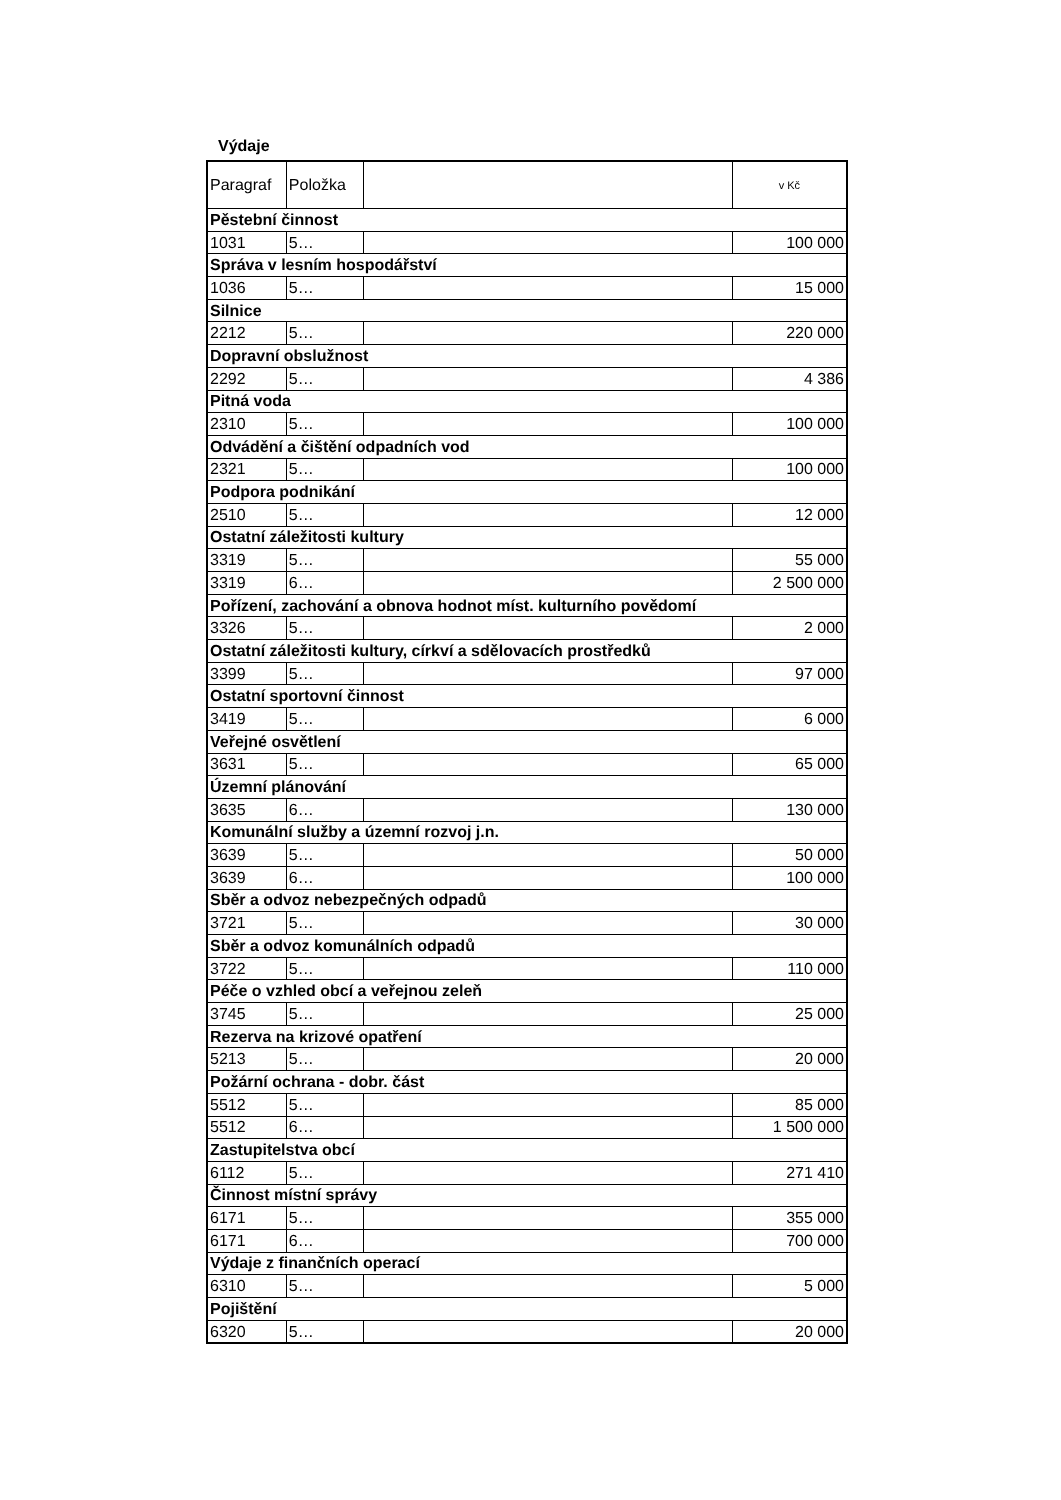Výdaje
| Paragraf | Položka | | v Kč |
| --- | --- | --- | --- |
| Pěstební činnost | | | |
| 1031 | 5… | | 100 000 |
| Správa v lesním hospodářství | | | |
| 1036 | 5… | | 15 000 |
| Silnice | | | |
| 2212 | 5… | | 220 000 |
| Dopravní obslužnost | | | |
| 2292 | 5… | | 4 386 |
| Pitná voda | | | |
| 2310 | 5… | | 100 000 |
| Odvádění a čištění odpadních vod | | | |
| 2321 | 5… | | 100 000 |
| Podpora podnikání | | | |
| 2510 | 5… | | 12 000 |
| Ostatní záležitosti kultury | | | |
| 3319 | 5… | | 55 000 |
| 3319 | 6… | | 2 500 000 |
| Pořízení, zachování a obnova hodnot míst. kulturního povědomí | | | |
| 3326 | 5… | | 2 000 |
| Ostatní záležitosti kultury, církví a sdělovacích prostředků | | | |
| 3399 | 5… | | 97 000 |
| Ostatní sportovní činnost | | | |
| 3419 | 5… | | 6 000 |
| Veřejné osvětlení | | | |
| 3631 | 5… | | 65 000 |
| Územní plánování | | | |
| 3635 | 6… | | 130 000 |
| Komunální služby a územní rozvoj j.n. | | | |
| 3639 | 5… | | 50 000 |
| 3639 | 6… | | 100 000 |
| Sběr a odvoz nebezpečných odpadů | | | |
| 3721 | 5… | | 30 000 |
| Sběr a odvoz komunálních odpadů | | | |
| 3722 | 5… | | 110 000 |
| Péče o vzhled obcí a veřejnou zeleň | | | |
| 3745 | 5… | | 25 000 |
| Rezerva na krizové opatření | | | |
| 5213 | 5… | | 20 000 |
| Požární ochrana - dobr. část | | | |
| 5512 | 5… | | 85 000 |
| 5512 | 6… | | 1 500 000 |
| Zastupitelstva obcí | | | |
| 6112 | 5… | | 271 410 |
| Činnost místní správy | | | |
| 6171 | 5… | | 355 000 |
| 6171 | 6… | | 700 000 |
| Výdaje z finančních operací | | | |
| 6310 | 5… | | 5 000 |
| Pojištění | | | |
| 6320 | 5… | | 20 000 |